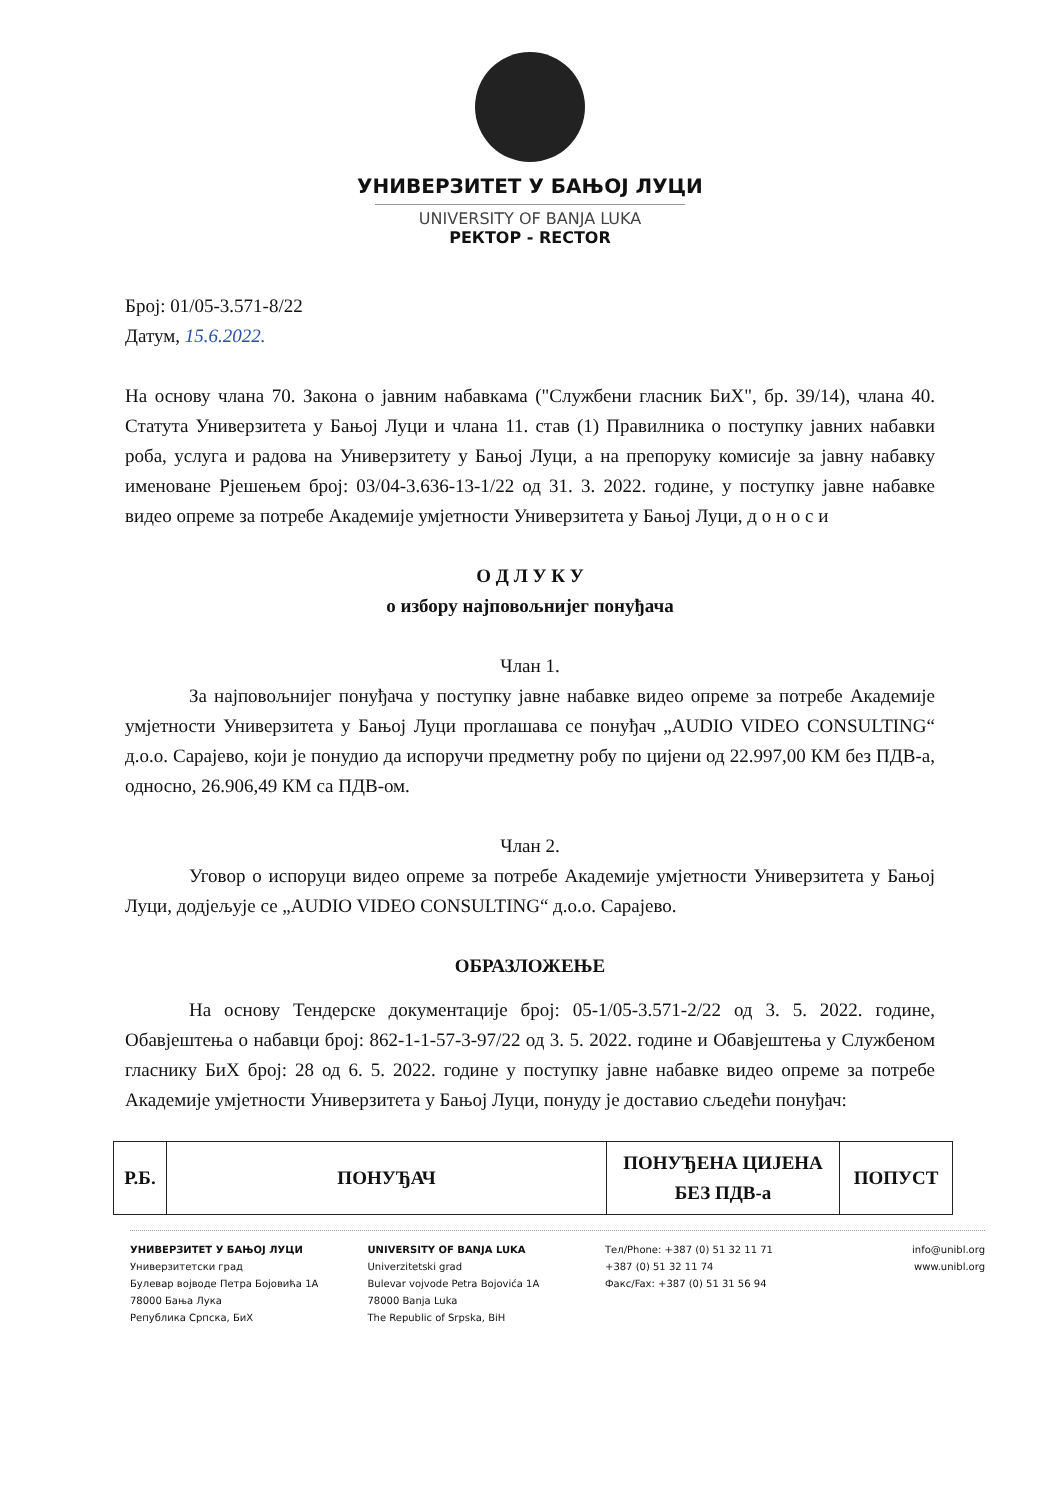УНИВЕРЗИТЕТ У БАЊОЈ ЛУЦИ
UNIVERSITY OF BANJA LUKA
РЕКТОР - RECTOR
Број: 01/05-3.571-8/22
Датум, 15.6.2022.
На основу члана 70. Закона о јавним набавкама ("Службени гласник БиХ", бр. 39/14), члана 40. Статута Универзитета у Бањој Луци и члана 11. став (1) Правилника о поступку јавних набавки роба, услуга и радова на Универзитету у Бањој Луци, а на препоруку комисије за јавну набавку именоване Рјешењем број: 03/04-3.636-13-1/22 од 31. 3. 2022. године, у поступку јавне набавке видео опреме за потребе Академије умјетности Универзитета у Бањој Луци, д о н о с и
О Д Л У К У
о избору најповољнијег понуђача
Члан 1.
За најповољнијег понуђача у поступку јавне набавке видео опреме за потребе Академије умјетности Универзитета у Бањој Луци проглашава се понуђач „AUDIO VIDEO CONSULTING“ д.о.о. Сарајево, који је понудио да испоручи предметну робу по цијени од 22.997,00 КМ без ПДВ-а, односно, 26.906,49 КМ са ПДВ-ом.
Члан 2.
Уговор о испоруци видео опреме за потребе Академије умјетности Универзитета у Бањој Луци, додјељује се „AUDIO VIDEO CONSULTING“ д.о.о. Сарајево.
ОБРАЗЛОЖЕЊЕ
На основу Тендерске документације број: 05-1/05-3.571-2/22 од 3. 5. 2022. године, Обавјештења о набавци број: 862-1-1-57-3-97/22 од 3. 5. 2022. године и Обавјештења у Службеном гласнику БиХ број: 28 од 6. 5. 2022. године у поступку јавне набавке видео опреме за потребе Академије умјетности Универзитета у Бањој Луци, понуду је доставио сљедећи понуђач:
| Р.Б. | ПОНУЂАЧ | ПОНУЂЕНА ЦИЈЕНА БЕЗ ПДВ-а | ПОПУСТ |
| --- | --- | --- | --- |
УНИВЕРЗИТЕТ У БАЊОЈ ЛУЦИ
Универзитетски град
Булевар војводе Петра Бојовића 1А
78000 Бања Лука
Република Српска, БиХ
UNIVERSITY OF BANJA LUKA
Univerzitetski grad
Bulevar vojvode Petra Bojovića 1A
78000 Banja Luka
The Republic of Srpska, BiH
Тел/Phone: +387 (0) 51 32 11 71
+387 (0) 51 32 11 74
Факс/Fax: +387 (0) 51 31 56 94
info@unibl.org
www.unibl.org